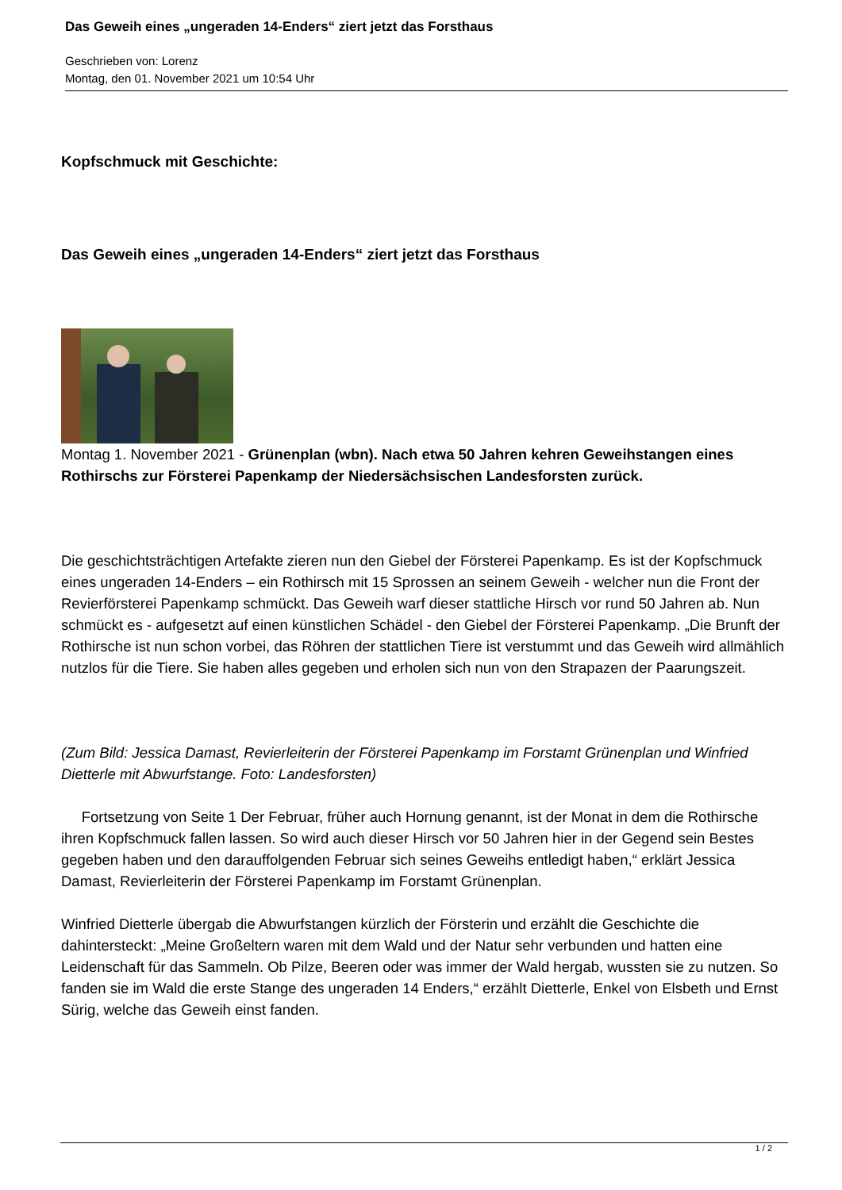Das Geweih eines „ungeraden 14-Enders“ ziert jetzt das Forsthaus
Geschrieben von: Lorenz
Montag, den 01. November 2021 um 10:54 Uhr
Kopfschmuck mit Geschichte:
Das Geweih eines „ungeraden 14-Enders“ ziert jetzt das Forsthaus
Montag 1. November 2021 - Grünenplan (wbn). Nach etwa 50 Jahren kehren Geweihstangen eines Rothirschs zur Försterei Papenkamp der Niedersächsischen Landesforsten zurück.
Die geschichtsträchtigen Artefakte zieren nun den Giebel der Försterei Papenkamp. Es ist der Kopfschmuck eines ungeraden 14-Enders – ein Rothirsch mit 15 Sprossen an seinem Geweih - welcher nun die Front der Revierförsterei Papenkamp schmückt. Das Geweih warf dieser stattliche Hirsch vor rund 50 Jahren ab. Nun schmückt es - aufgesetzt auf einen künstlichen Schädel - den Giebel der Försterei Papenkamp. „Die Brunft der Rothirsche ist nun schon vorbei, das Röhren der stattlichen Tiere ist verstummt und das Geweih wird allmählich nutzlos für die Tiere. Sie haben alles gegeben und erholen sich nun von den Strapazen der Paarungszeit.
(Zum Bild: Jessica Damast, Revierleiterin der Försterei Papenkamp im Forstamt Grünenplan und Winfried Dietterle mit Abwurfstange. Foto: Landesforsten)
Fortsetzung von Seite 1 Der Februar, früher auch Hornung genannt, ist der Monat in dem die Rothirsche ihren Kopfschmuck fallen lassen. So wird auch dieser Hirsch vor 50 Jahren hier in der Gegend sein Bestes gegeben haben und den darauffolgenden Februar sich seines Geweihs entledigt haben,“ erklärt Jessica Damast, Revierleiterin der Försterei Papenkamp im Forstamt Grünenplan.
Winfried Dietterle übergab die Abwurfstangen kürzlich der Försterin und erzählt die Geschichte die dahintersteckt: „Meine Großeltern waren mit dem Wald und der Natur sehr verbunden und hatten eine Leidenschaft für das Sammeln. Ob Pilze, Beeren oder was immer der Wald hergab, wussten sie zu nutzen. So fanden sie im Wald die erste Stange des ungeraden 14 Enders,“ erzählt Dietterle, Enkel von Elsbeth und Ernst Sürig, welche das Geweih einst fanden.
1 / 2